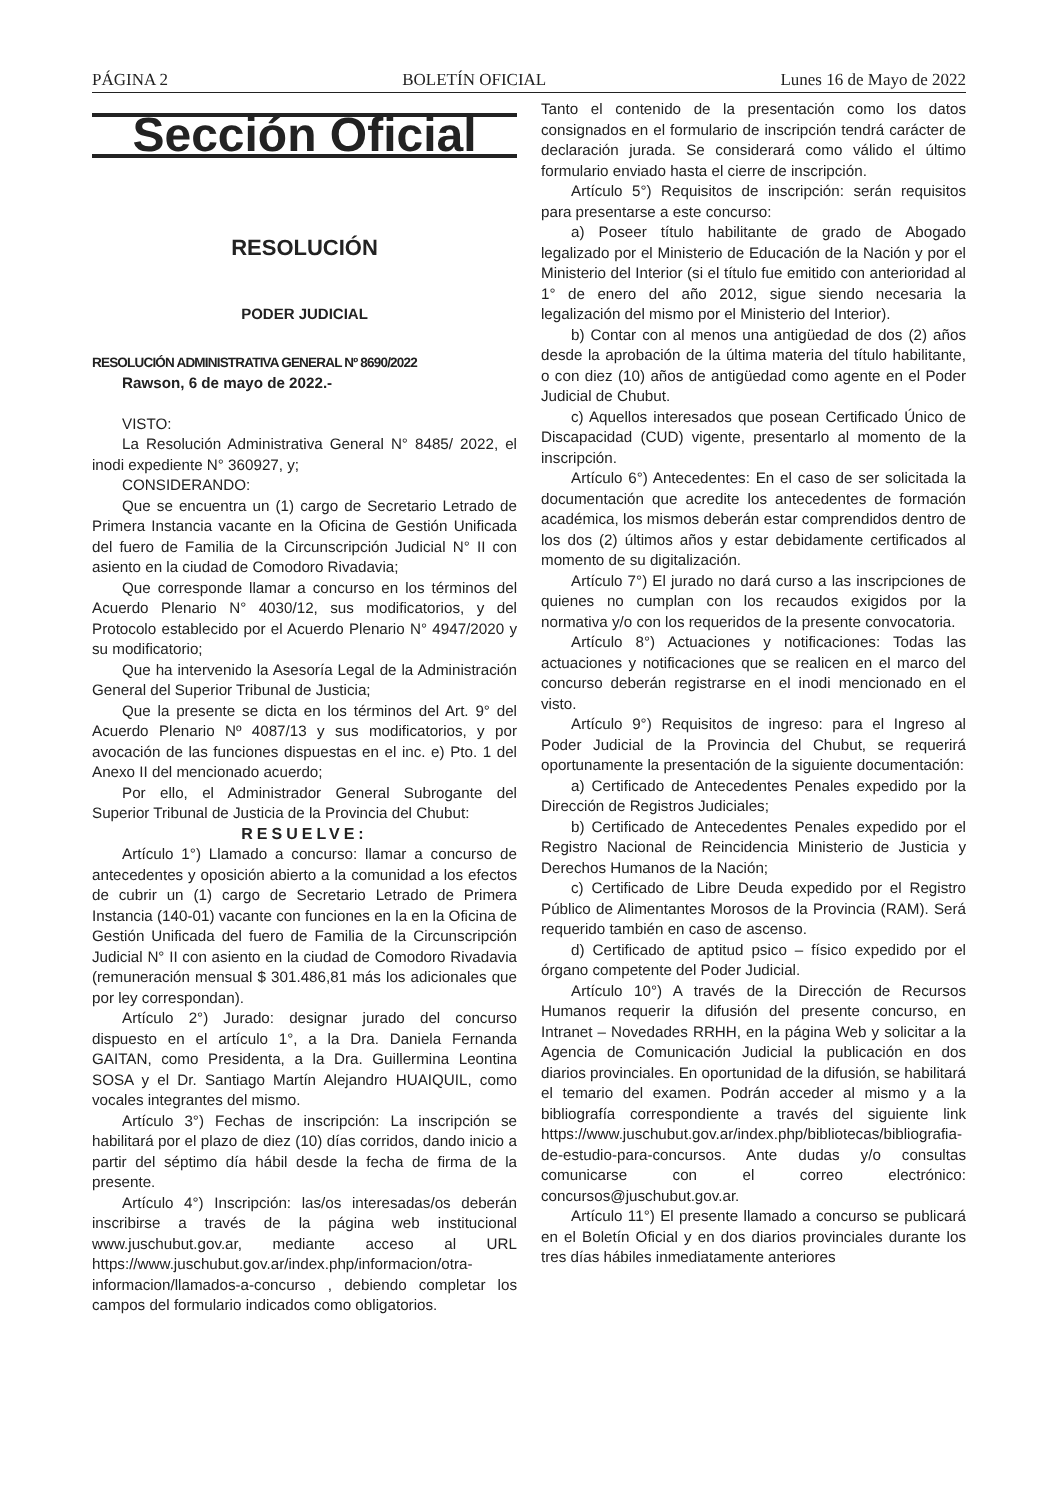PÁGINA 2 BOLETÍN OFICIAL Lunes 16 de Mayo de 2022
Sección Oficial
RESOLUCIÓN
PODER JUDICIAL
RESOLUCIÓN ADMINISTRATIVA GENERAL Nº 8690/2022
Rawson, 6 de mayo de 2022.-
VISTO:
La Resolución Administrativa General N° 8485/ 2022, el inodi expediente N° 360927, y;
CONSIDERANDO:
Que se encuentra un (1) cargo de Secretario Letrado de Primera Instancia vacante en la Oficina de Gestión Unificada del fuero de Familia de la Circunscripción Judicial N° II con asiento en la ciudad de Comodoro Rivadavia;
Que corresponde llamar a concurso en los términos del Acuerdo Plenario N° 4030/12, sus modificatorios, y del Protocolo establecido por el Acuerdo Plenario N° 4947/2020 y su modificatorio;
Que ha intervenido la Asesoría Legal de la Administración General del Superior Tribunal de Justicia;
Que la presente se dicta en los términos del Art. 9° del Acuerdo Plenario Nº 4087/13 y sus modificatorios, y por avocación de las funciones dispuestas en el inc. e) Pto. 1 del Anexo II del mencionado acuerdo;
Por ello, el Administrador General Subrogante del Superior Tribunal de Justicia de la Provincia del Chubut:
RESUELVE:
Artículo 1°) Llamado a concurso: llamar a concurso de antecedentes y oposición abierto a la comunidad a los efectos de cubrir un (1) cargo de Secretario Letrado de Primera Instancia (140-01) vacante con funciones en la en la Oficina de Gestión Unificada del fuero de Familia de la Circunscripción Judicial N° II con asiento en la ciudad de Comodoro Rivadavia (remuneración mensual $ 301.486,81 más los adicionales que por ley correspondan).
Artículo 2°) Jurado: designar jurado del concurso dispuesto en el artículo 1°, a la Dra. Daniela Fernanda GAITAN, como Presidenta, a la Dra. Guillermina Leontina SOSA y el Dr. Santiago Martín Alejandro HUAIQUIL, como vocales integrantes del mismo.
Artículo 3°) Fechas de inscripción: La inscripción se habilitará por el plazo de diez (10) días corridos, dando inicio a partir del séptimo día hábil desde la fecha de firma de la presente.
Artículo 4°) Inscripción: las/os interesadas/os deberán inscribirse a través de la página web institucional www.juschubut.gov.ar, mediante acceso al URL https://www.juschubut.gov.ar/index.php/informacion/otra-informacion/llamados-a-concurso , debiendo completar los campos del formulario indicados como obligatorios.
Tanto el contenido de la presentación como los datos consignados en el formulario de inscripción tendrá carácter de declaración jurada. Se considerará como válido el último formulario enviado hasta el cierre de inscripción.
Artículo 5°) Requisitos de inscripción: serán requisitos para presentarse a este concurso:
a) Poseer título habilitante de grado de Abogado legalizado por el Ministerio de Educación de la Nación y por el Ministerio del Interior (si el título fue emitido con anterioridad al 1° de enero del año 2012, sigue siendo necesaria la legalización del mismo por el Ministerio del Interior).
b) Contar con al menos una antigüedad de dos (2) años desde la aprobación de la última materia del título habilitante, o con diez (10) años de antigüedad como agente en el Poder Judicial de Chubut.
c) Aquellos interesados que posean Certificado Único de Discapacidad (CUD) vigente, presentarlo al momento de la inscripción.
Artículo 6°) Antecedentes: En el caso de ser solicitada la documentación que acredite los antecedentes de formación académica, los mismos deberán estar comprendidos dentro de los dos (2) últimos años y estar debidamente certificados al momento de su digitalización.
Artículo 7°) El jurado no dará curso a las inscripciones de quienes no cumplan con los recaudos exigidos por la normativa y/o con los requeridos de la presente convocatoria.
Artículo 8°) Actuaciones y notificaciones: Todas las actuaciones y notificaciones que se realicen en el marco del concurso deberán registrarse en el inodi mencionado en el visto.
Artículo 9°) Requisitos de ingreso: para el Ingreso al Poder Judicial de la Provincia del Chubut, se requerirá oportunamente la presentación de la siguiente documentación:
a) Certificado de Antecedentes Penales expedido por la Dirección de Registros Judiciales;
b) Certificado de Antecedentes Penales expedido por el Registro Nacional de Reincidencia Ministerio de Justicia y Derechos Humanos de la Nación;
c) Certificado de Libre Deuda expedido por el Registro Público de Alimentantes Morosos de la Provincia (RAM). Será requerido también en caso de ascenso.
d) Certificado de aptitud psico – físico expedido por el órgano competente del Poder Judicial.
Artículo 10°) A través de la Dirección de Recursos Humanos requerir la difusión del presente concurso, en Intranet – Novedades RRHH, en la página Web y solicitar a la Agencia de Comunicación Judicial la publicación en dos diarios provinciales. En oportunidad de la difusión, se habilitará el temario del examen. Podrán acceder al mismo y a la bibliografía correspondiente a través del siguiente link https://www.juschubut.gov.ar/index.php/bibliotecas/bibliografia-de-estudio-para-concursos. Ante dudas y/o consultas comunicarse con el correo electrónico: concursos@juschubut.gov.ar.
Artículo 11°) El presente llamado a concurso se publicará en el Boletín Oficial y en dos diarios provinciales durante los tres días hábiles inmediatamente anteriores